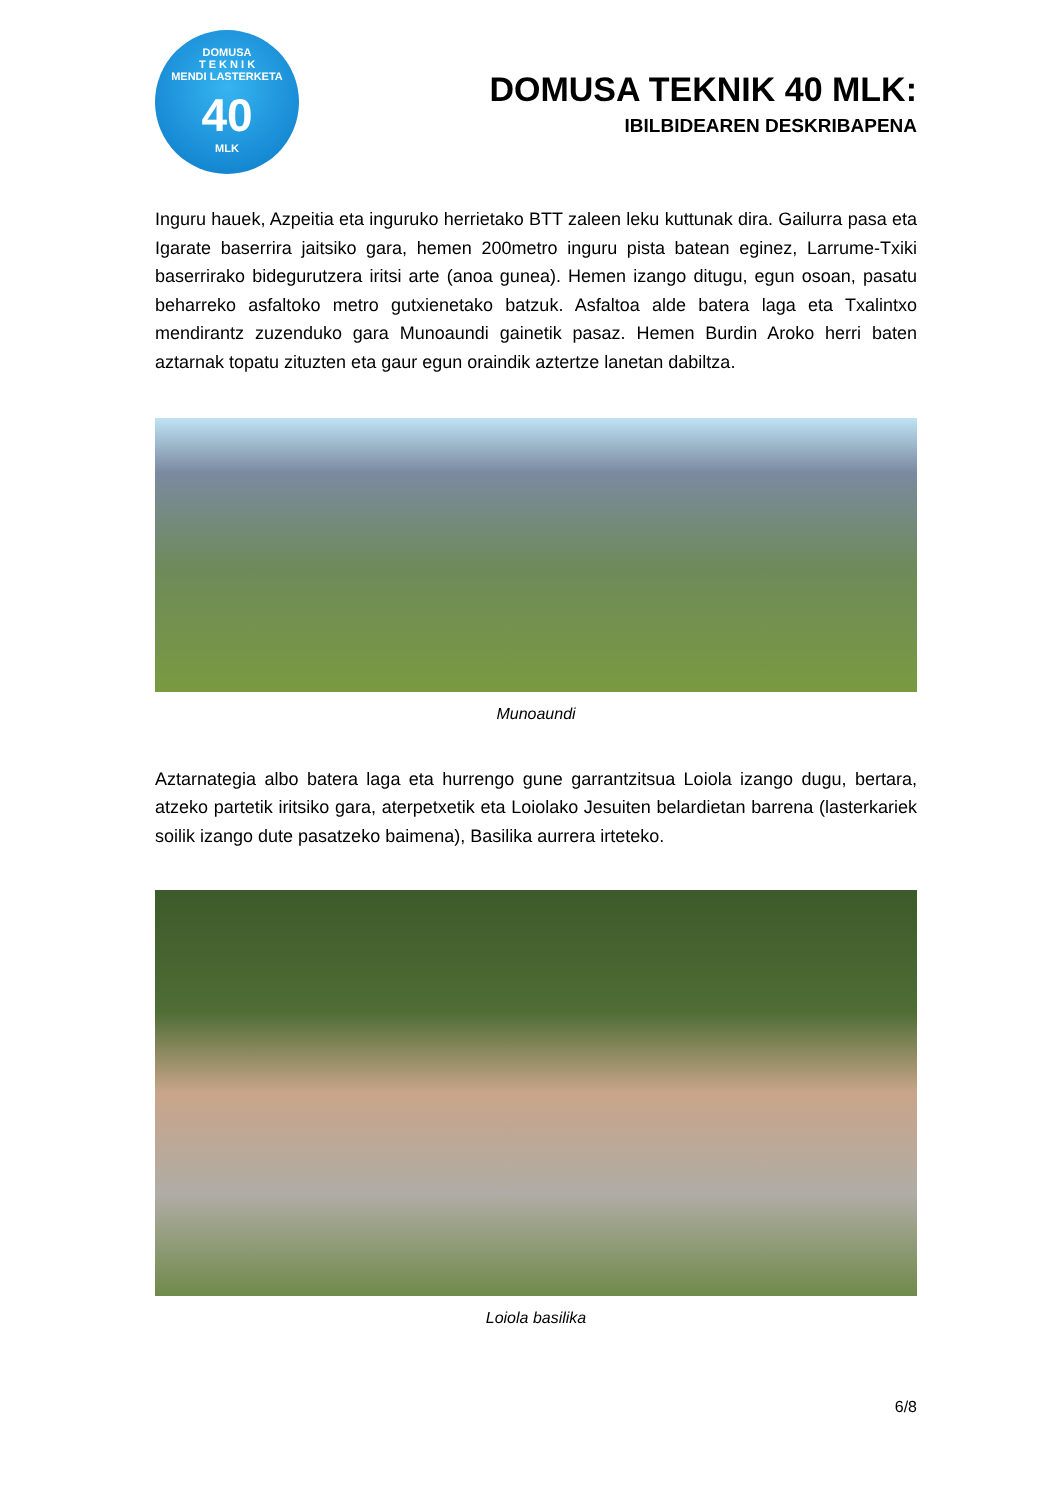DOMUSA
T E K N I K
MENDI LASTERKETA
40
MLK
DOMUSA TEKNIK 40 MLK:
IBILBIDEAREN DESKRIBAPENA
Inguru hauek, Azpeitia eta inguruko herrietako BTT zaleen leku kuttunak dira. Gailurra pasa eta Igarate baserrira jaitsiko gara, hemen 200metro inguru pista batean eginez, Larrume-Txiki baserrirako bidegurutzera iritsi arte (anoa gunea). Hemen izango ditugu, egun osoan, pasatu beharreko asfaltoko metro gutxienetako batzuk. Asfaltoa alde batera laga eta Txalintxo mendirantz zuzenduko gara Munoaundi gainetik pasaz. Hemen Burdin Aroko herri baten aztarnak topatu zituzten eta gaur egun oraindik aztertze lanetan dabiltza.
Munoaundi
Aztarnategia albo batera laga eta hurrengo gune garrantzitsua Loiola izango dugu, bertara, atzeko partetik iritsiko gara, aterpetxetik eta Loiolako Jesuiten belardietan barrena (lasterkariek soilik izango dute pasatzeko baimena), Basilika aurrera irteteko.
Loiola basilika
6/8